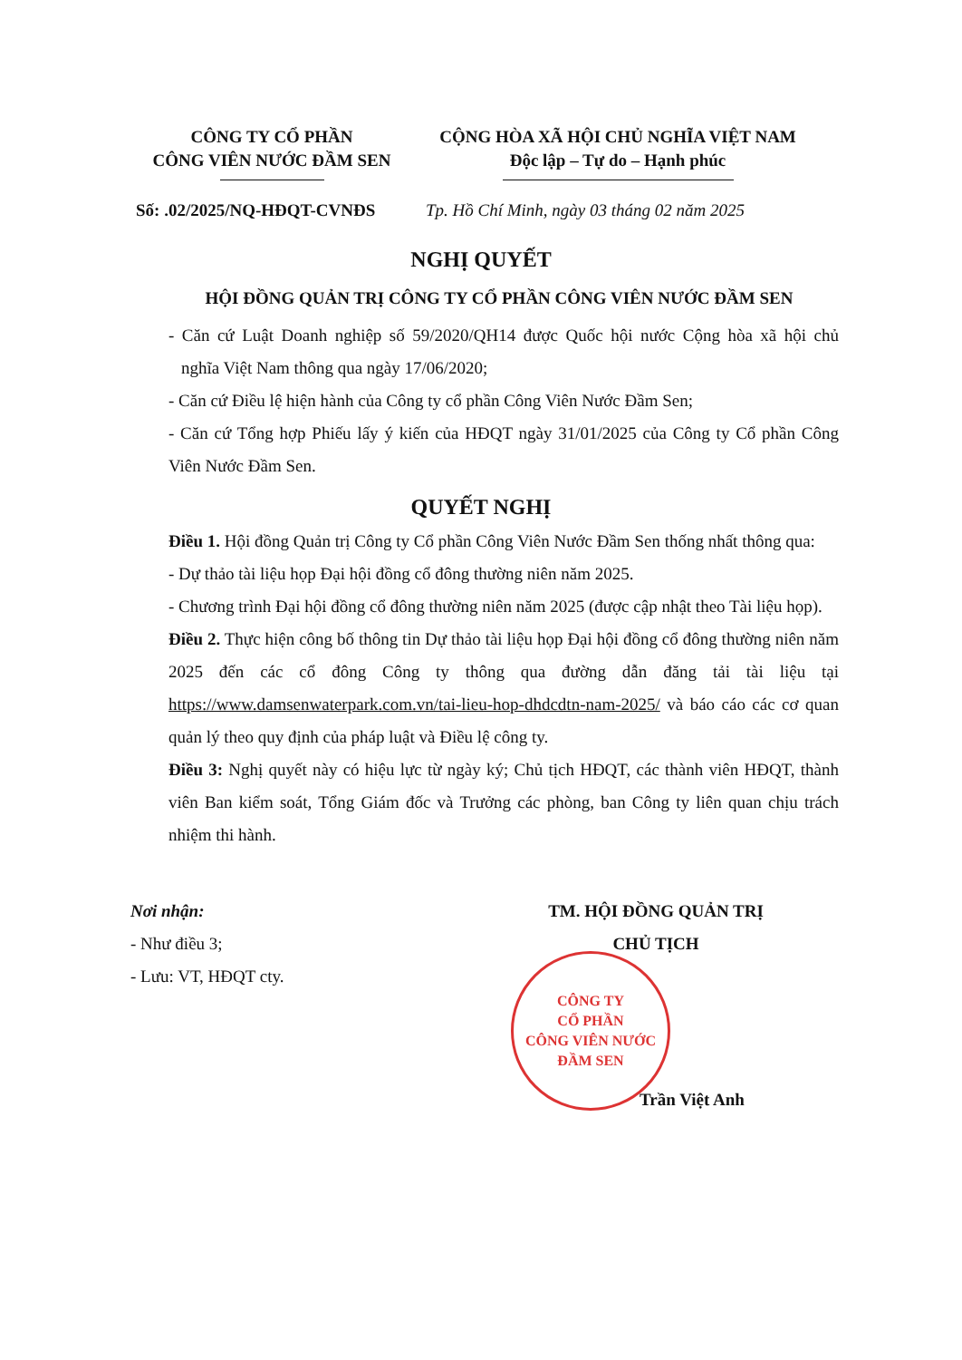CÔNG TY CỔ PHẦN
CÔNG VIÊN NƯỚC ĐẦM SEN
CỘNG HÒA XÃ HỘI CHỦ NGHĨA VIỆT NAM
Độc lập – Tự do – Hạnh phúc
Số: .02/2025/NQ-HĐQT-CVNĐS Tp. Hồ Chí Minh, ngày 03 tháng 02 năm 2025
NGHỊ QUYẾT
HỘI ĐỒNG QUẢN TRỊ CÔNG TY CỔ PHẦN CÔNG VIÊN NƯỚC ĐẦM SEN
- Căn cứ Luật Doanh nghiệp số 59/2020/QH14 được Quốc hội nước Cộng hòa xã hội chủ nghĩa Việt Nam thông qua ngày 17/06/2020;
- Căn cứ Điều lệ hiện hành của Công ty cổ phần Công Viên Nước Đầm Sen;
- Căn cứ Tổng hợp Phiếu lấy ý kiến của HĐQT ngày 31/01/2025 của Công ty Cổ phần Công Viên Nước Đầm Sen.
QUYẾT NGHỊ
Điều 1. Hội đồng Quản trị Công ty Cổ phần Công Viên Nước Đầm Sen thống nhất thông qua:
- Dự thảo tài liệu họp Đại hội đồng cổ đông thường niên năm 2025.
- Chương trình Đại hội đồng cổ đông thường niên năm 2025 (được cập nhật theo Tài liệu họp).
Điều 2. Thực hiện công bố thông tin Dự thảo tài liệu họp Đại hội đồng cổ đông thường niên năm 2025 đến các cổ đông Công ty thông qua đường dẫn đăng tải tài liệu tại https://www.damsenwaterpark.com.vn/tai-lieu-hop-dhdcdtn-nam-2025/ và báo cáo các cơ quan quản lý theo quy định của pháp luật và Điều lệ công ty.
Điều 3: Nghị quyết này có hiệu lực từ ngày ký; Chủ tịch HĐQT, các thành viên HĐQT, thành viên Ban kiểm soát, Tổng Giám đốc và Trưởng các phòng, ban Công ty liên quan chịu trách nhiệm thi hành.
Nơi nhận:
- Như điều 3;
- Lưu: VT, HĐQT cty.
TM. HỘI ĐỒNG QUẢN TRỊ
CHỦ TỊCH
CÔNG TY
CỔ PHẦN
CÔNG VIÊN NƯỚC
ĐẦM SEN
Trần Việt Anh